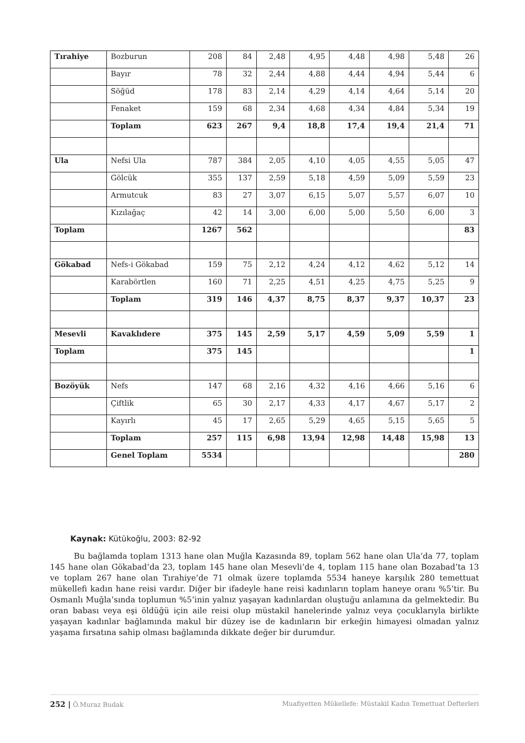| Tırahiye | Bozburun | 208 | 84 | 2,48 | 4,95 | 4,48 | 4,98 | 5,48 | 26 |
| | Bayır | 78 | 32 | 2,44 | 4,88 | 4,44 | 4,94 | 5,44 | 6 |
| | Söğüd | 178 | 83 | 2,14 | 4,29 | 4,14 | 4,64 | 5,14 | 20 |
| | Fenaket | 159 | 68 | 2,34 | 4,68 | 4,34 | 4,84 | 5,34 | 19 |
| | Toplam | 623 | 267 | 9,4 | 18,8 | 17,4 | 19,4 | 21,4 | 71 |
| Ula | Nefsi Ula | 787 | 384 | 2,05 | 4,10 | 4,05 | 4,55 | 5,05 | 47 |
| | Gölcük | 355 | 137 | 2,59 | 5,18 | 4,59 | 5,09 | 5,59 | 23 |
| | Armutcuk | 83 | 27 | 3,07 | 6,15 | 5,07 | 5,57 | 6,07 | 10 |
| | Kızılağaç | 42 | 14 | 3,00 | 6,00 | 5,00 | 5,50 | 6,00 | 3 |
| Toplam | | 1267 | 562 | | | | | | 83 |
| Gökabad | Nefs-i Gökabad | 159 | 75 | 2,12 | 4,24 | 4,12 | 4,62 | 5,12 | 14 |
| | Karabörtlen | 160 | 71 | 2,25 | 4,51 | 4,25 | 4,75 | 5,25 | 9 |
| | Toplam | 319 | 146 | 4,37 | 8,75 | 8,37 | 9,37 | 10,37 | 23 |
| Mesevli | Kavaklıdere | 375 | 145 | 2,59 | 5,17 | 4,59 | 5,09 | 5,59 | 1 |
| Toplam | | 375 | 145 | | | | | | 1 |
| Bozöyük | Nefs | 147 | 68 | 2,16 | 4,32 | 4,16 | 4,66 | 5,16 | 6 |
| | Çiftlik | 65 | 30 | 2,17 | 4,33 | 4,17 | 4,67 | 5,17 | 2 |
| | Kayırlı | 45 | 17 | 2,65 | 5,29 | 4,65 | 5,15 | 5,65 | 5 |
| | Toplam | 257 | 115 | 6,98 | 13,94 | 12,98 | 14,48 | 15,98 | 13 |
| | Genel Toplam | 5534 | | | | | | | 280 |
Kaynak: Kütükoğlu, 2003: 82-92
Bu bağlamda toplam 1313 hane olan Muğla Kazasında 89, toplam 562 hane olan Ula’da 77, toplam 145 hane olan Gökabad’da 23, toplam 145 hane olan Mesevli’de 4, toplam 115 hane olan Bozabad’ta 13 ve toplam 267 hane olan Tırahiye’de 71 olmak üzere toplamda 5534 haneye karşılık 280 temettuat mükellefi kadın hane reisi vardır. Diğer bir ifadeyle hane reisi kadınların toplam haneye oranı %5’tir. Bu Osmanlı Muğla’sında toplumun %5’inin yalnız yaşayan kadınlardan oluştuğu anlamına da gelmektedir. Bu oran babası veya eşi öldüğü için aile reisi olup müstakil hanelerinde yalnız veya çocuklarıyla birlikte yaşayan kadınlar bağlamında makul bir düzey ise de kadınların bir erkeğin himayesi olmadan yalnız yaşama fırsatına sahip olması bağlamında dikkate değer bir durumdur.
252 | Ö.Muraz Budak Muafiyetten Mükellefe: Müstakil Kadın Temettuat Defterleri